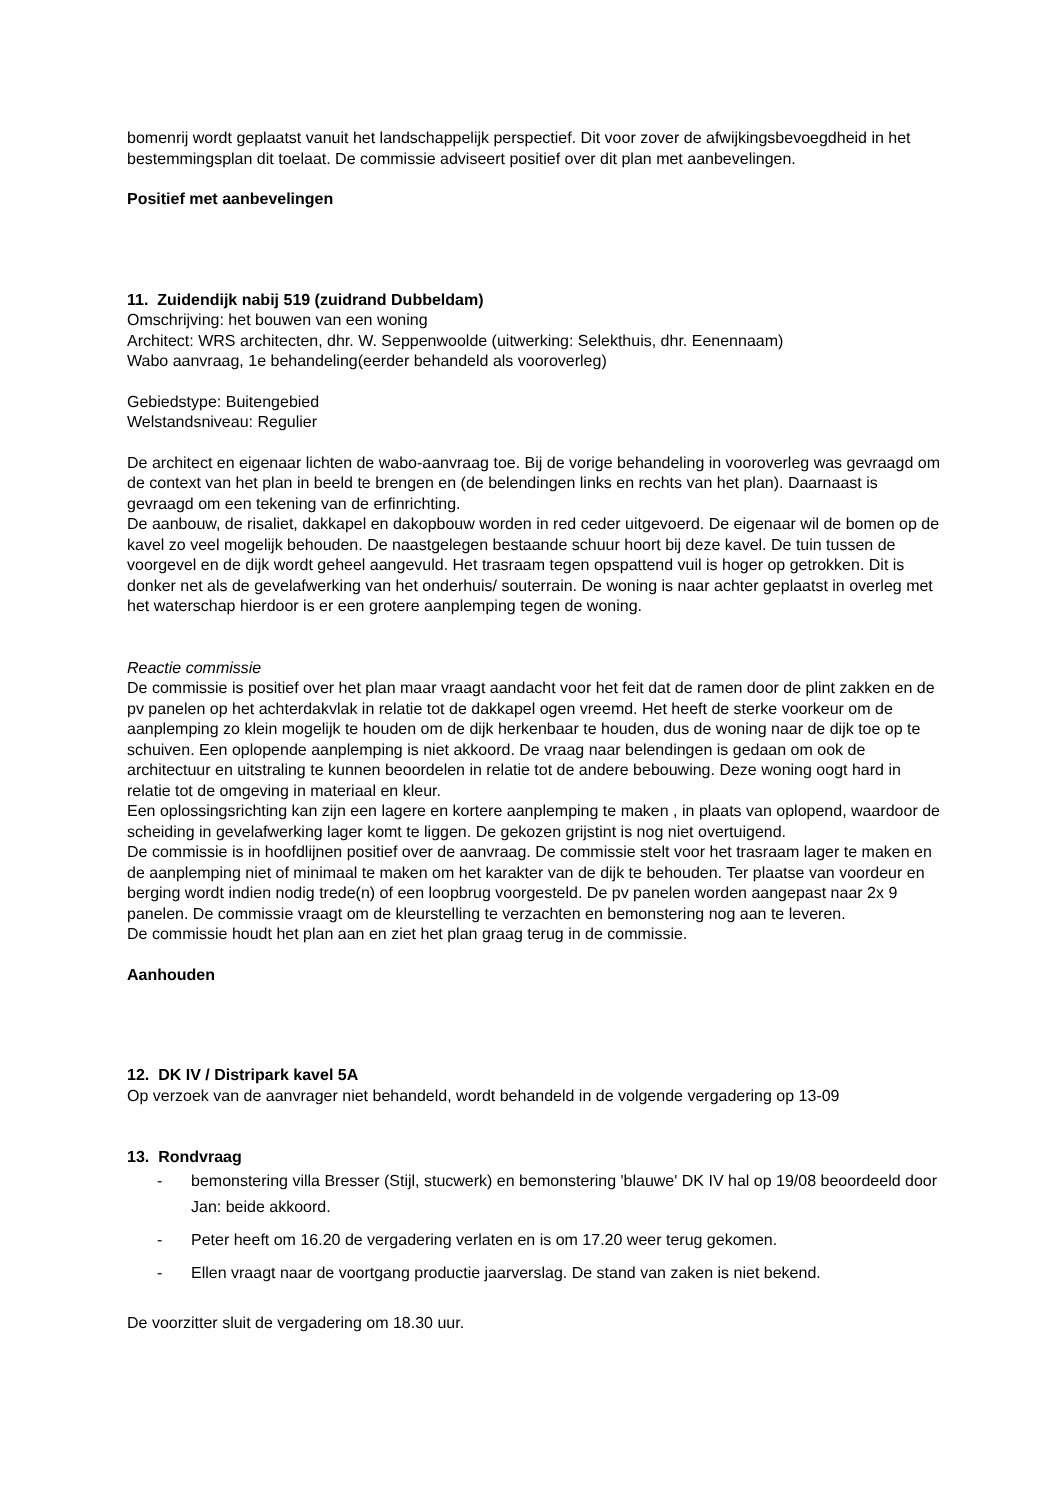bomenrij wordt geplaatst vanuit het landschappelijk perspectief. Dit voor zover de afwijkingsbevoegdheid in het bestemmingsplan dit toelaat. De commissie adviseert positief over dit plan met aanbevelingen.
Positief met aanbevelingen
11. Zuidendijk nabij 519 (zuidrand Dubbeldam)
Omschrijving: het bouwen van een woning
Architect: WRS architecten, dhr. W. Seppenwoolde (uitwerking: Selekthuis, dhr. Eenennaam)
Wabo aanvraag, 1e behandeling(eerder behandeld als vooroverleg)
Gebiedstype: Buitengebied
Welstandsniveau: Regulier
De architect en eigenaar lichten de wabo-aanvraag toe. Bij de vorige behandeling in vooroverleg was gevraagd om de context van het plan in beeld te brengen en (de belendingen links en rechts van het plan). Daarnaast is gevraagd om een tekening van de erfinrichting.
De aanbouw, de risaliet, dakkapel en dakopbouw worden in red ceder uitgevoerd. De eigenaar wil de bomen op de kavel zo veel mogelijk behouden. De naastgelegen bestaande schuur hoort bij deze kavel. De tuin tussen de voorgevel en de dijk wordt geheel aangevuld. Het trasraam tegen opspattend vuil is hoger op getrokken. Dit is donker net als de gevelafwerking van het onderhuis/ souterrain. De woning is naar achter geplaatst in overleg met het waterschap hierdoor is er een grotere aanplemping tegen de woning.
Reactie commissie
De commissie is positief over het plan maar vraagt aandacht voor het feit dat de ramen door de plint zakken en de pv panelen op het achterdakvlak in relatie tot de dakkapel ogen vreemd. Het heeft de sterke voorkeur om de aanplemping zo klein mogelijk te houden om de dijk herkenbaar te houden, dus de woning naar de dijk toe op te schuiven. Een oplopende aanplemping is niet akkoord. De vraag naar belendingen is gedaan om ook de architectuur en uitstraling te kunnen beoordelen in relatie tot de andere bebouwing. Deze woning oogt hard in relatie tot de omgeving in materiaal en kleur.
Een oplossingsrichting kan zijn een lagere en kortere aanplemping te maken , in plaats van oplopend, waardoor de scheiding in gevelafwerking lager komt te liggen. De gekozen grijstint is nog niet overtuigend.
De commissie is in hoofdlijnen positief over de aanvraag. De commissie stelt voor het trasraam lager te maken en de aanplemping niet of minimaal te maken om het karakter van de dijk te behouden. Ter plaatse van voordeur en berging wordt indien nodig trede(n) of een loopbrug voorgesteld. De pv panelen worden aangepast naar 2x 9 panelen. De commissie vraagt om de kleurstelling te verzachten en bemonstering nog aan te leveren.
De commissie houdt het plan aan en ziet het plan graag terug in de commissie.
Aanhouden
12. DK IV / Distripark kavel 5A
Op verzoek van de aanvrager niet behandeld, wordt behandeld in de volgende vergadering op 13-09
13. Rondvraag
- bemonstering villa Bresser (Stijl, stucwerk) en bemonstering 'blauwe' DK IV hal op 19/08 beoordeeld door Jan: beide akkoord.
- Peter heeft om 16.20 de vergadering verlaten en is om 17.20 weer terug gekomen.
- Ellen vraagt naar de voortgang productie jaarverslag. De stand van zaken is niet bekend.
De voorzitter sluit de vergadering om 18.30 uur.